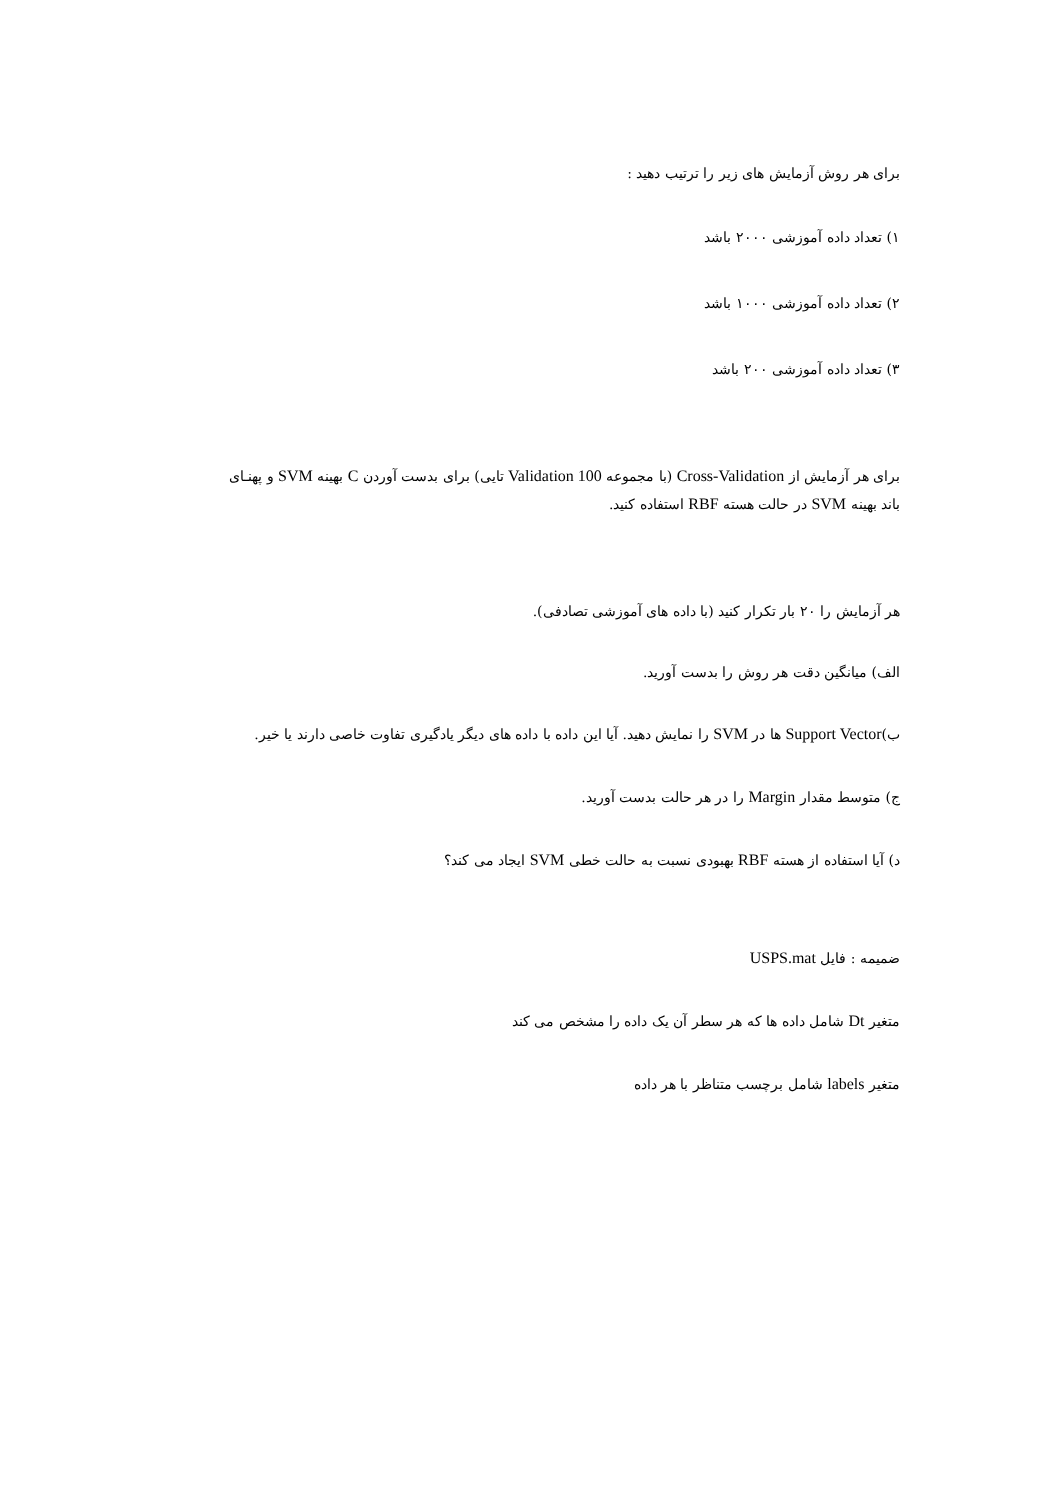برای هر روش آزمایش های زیر را ترتیب دهید :
۱) تعداد داده آموزشی ۲۰۰۰ باشد
۲) تعداد داده آموزشی ۱۰۰۰ باشد
۳) تعداد داده آموزشی ۲۰۰ باشد
برای هر آزمایش از Cross-Validation (با مجموعه Validation 100 تایی) برای بدست آوردن C بهینه SVM و پهنـای
باند بهینه SVM در حالت هسته RBF استفاده کنید.
هر آزمایش را ۲۰ بار تکرار کنید (با داده های آموزشی تصادفی).
الف) میانگین دقت هر روش را بدست آورید.
ب)Support Vector ها در SVM را نمایش دهید. آیا این داده با داده های دیگر یادگیری تفاوت خاصی دارند یا خیر.
ج) متوسط مقدار Margin را در هر حالت بدست آورید.
د) آیا استفاده از هسته RBF بهبودی نسبت به حالت خطی SVM ایجاد می کند؟
ضمیمه : فایل USPS.mat
متغیر Dt شامل داده ها که هر سطر آن یک داده را مشخص می کند
متغیر labels شامل برچسب متناظر با هر داده